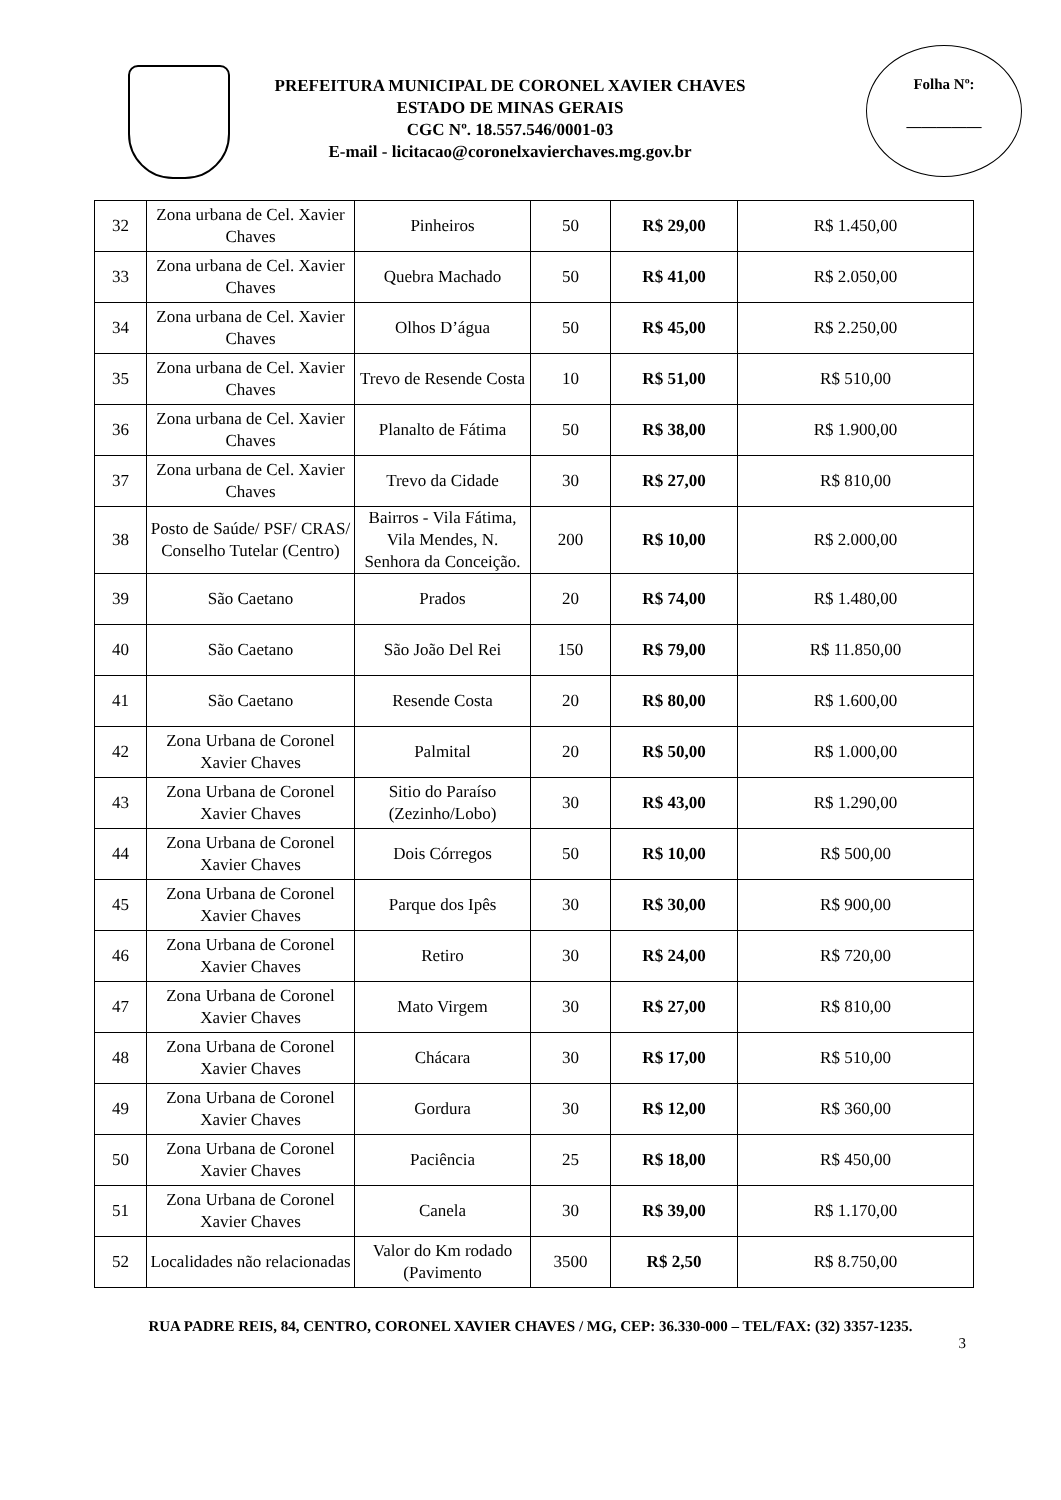PREFEITURA MUNICIPAL DE CORONEL XAVIER CHAVES
ESTADO DE MINAS GERAIS
CGC Nº. 18.557.546/0001-03
E-mail - licitacao@coronelxavierchaves.mg.gov.br
Folha Nº:
__________
| 32 | Zona urbana de Cel. Xavier Chaves | Pinheiros | 50 | R$ 29,00 | R$ 1.450,00 |
| 33 | Zona urbana de Cel. Xavier Chaves | Quebra Machado | 50 | R$ 41,00 | R$ 2.050,00 |
| 34 | Zona urbana de Cel. Xavier Chaves | Olhos D’água | 50 | R$ 45,00 | R$ 2.250,00 |
| 35 | Zona urbana de Cel. Xavier Chaves | Trevo de Resende Costa | 10 | R$ 51,00 | R$ 510,00 |
| 36 | Zona urbana de Cel. Xavier Chaves | Planalto de Fátima | 50 | R$ 38,00 | R$ 1.900,00 |
| 37 | Zona urbana de Cel. Xavier Chaves | Trevo da Cidade | 30 | R$ 27,00 | R$ 810,00 |
| 38 | Posto de Saúde/ PSF/ CRAS/ Conselho Tutelar (Centro) | Bairros - Vila Fátima, Vila Mendes, N. Senhora da Conceição. | 200 | R$ 10,00 | R$ 2.000,00 |
| 39 | São Caetano | Prados | 20 | R$ 74,00 | R$ 1.480,00 |
| 40 | São Caetano | São João Del Rei | 150 | R$ 79,00 | R$ 11.850,00 |
| 41 | São Caetano | Resende Costa | 20 | R$ 80,00 | R$ 1.600,00 |
| 42 | Zona Urbana de Coronel Xavier Chaves | Palmital | 20 | R$ 50,00 | R$ 1.000,00 |
| 43 | Zona Urbana de Coronel Xavier Chaves | Sitio do Paraíso (Zezinho/Lobo) | 30 | R$ 43,00 | R$ 1.290,00 |
| 44 | Zona Urbana de Coronel Xavier Chaves | Dois Córregos | 50 | R$ 10,00 | R$ 500,00 |
| 45 | Zona Urbana de Coronel Xavier Chaves | Parque dos Ipês | 30 | R$ 30,00 | R$ 900,00 |
| 46 | Zona Urbana de Coronel Xavier Chaves | Retiro | 30 | R$ 24,00 | R$ 720,00 |
| 47 | Zona Urbana de Coronel Xavier Chaves | Mato Virgem | 30 | R$ 27,00 | R$ 810,00 |
| 48 | Zona Urbana de Coronel Xavier Chaves | Chácara | 30 | R$ 17,00 | R$ 510,00 |
| 49 | Zona Urbana de Coronel Xavier Chaves | Gordura | 30 | R$ 12,00 | R$ 360,00 |
| 50 | Zona Urbana de Coronel Xavier Chaves | Paciência | 25 | R$ 18,00 | R$ 450,00 |
| 51 | Zona Urbana de Coronel Xavier Chaves | Canela | 30 | R$ 39,00 | R$ 1.170,00 |
| 52 | Localidades não relacionadas | Valor do Km rodado (Pavimento | 3500 | R$ 2,50 | R$ 8.750,00 |
RUA PADRE REIS, 84, CENTRO, CORONEL XAVIER CHAVES / MG, CEP: 36.330-000 – TEL/FAX: (32) 3357-1235.
3